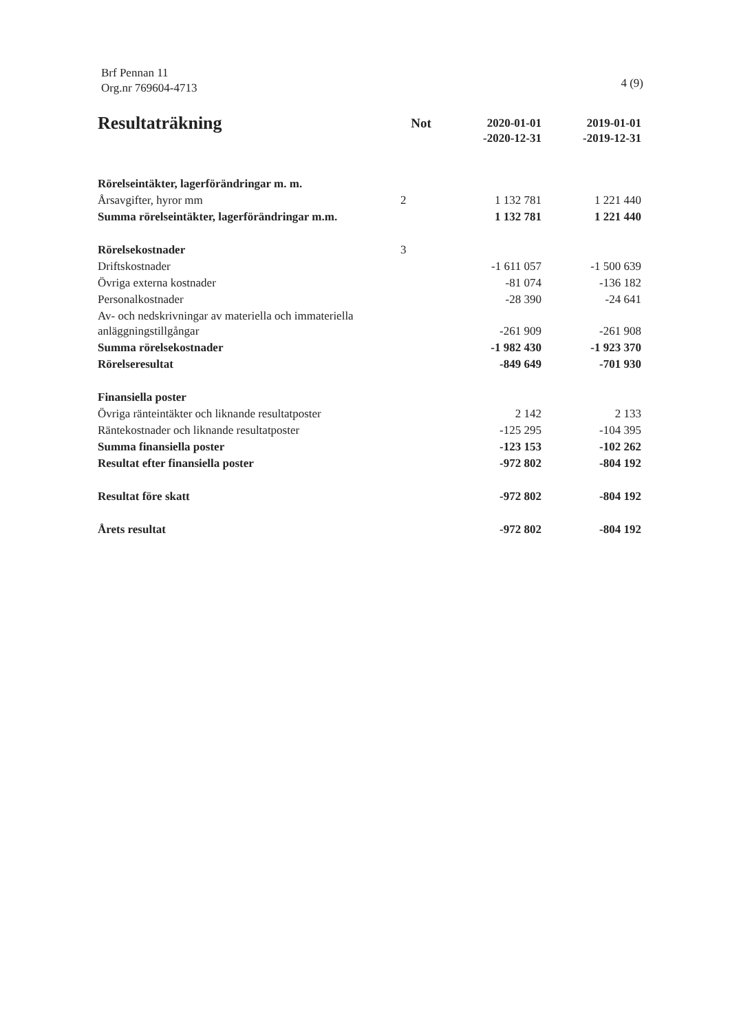Brf Pennan 11
Org.nr 769604-4713
4 (9)
| Resultaträkning | Not | 2020-01-01 -2020-12-31 | 2019-01-01 -2019-12-31 |
| --- | --- | --- | --- |
| Rörelseintäkter, lagerförändringar m. m. | | | |
| Årsavgifter, hyror mm | 2 | 1 132 781 | 1 221 440 |
| Summa rörelseintäkter, lagerförändringar m.m. | | 1 132 781 | 1 221 440 |
| Rörelsekostnader | 3 | | |
| Driftskostnader | | -1 611 057 | -1 500 639 |
| Övriga externa kostnader | | -81 074 | -136 182 |
| Personalkostnader | | -28 390 | -24 641 |
| Av- och nedskrivningar av materiella och immateriella anläggningstillgångar | | -261 909 | -261 908 |
| Summa rörelsekostnader | | -1 982 430 | -1 923 370 |
| Rörelseresultat | | -849 649 | -701 930 |
| Finansiella poster | | | |
| Övriga ränteintäkter och liknande resultatposter | | 2 142 | 2 133 |
| Räntekostnader och liknande resultatposter | | -125 295 | -104 395 |
| Summa finansiella poster | | -123 153 | -102 262 |
| Resultat efter finansiella poster | | -972 802 | -804 192 |
| Resultat före skatt | | -972 802 | -804 192 |
| Årets resultat | | -972 802 | -804 192 |